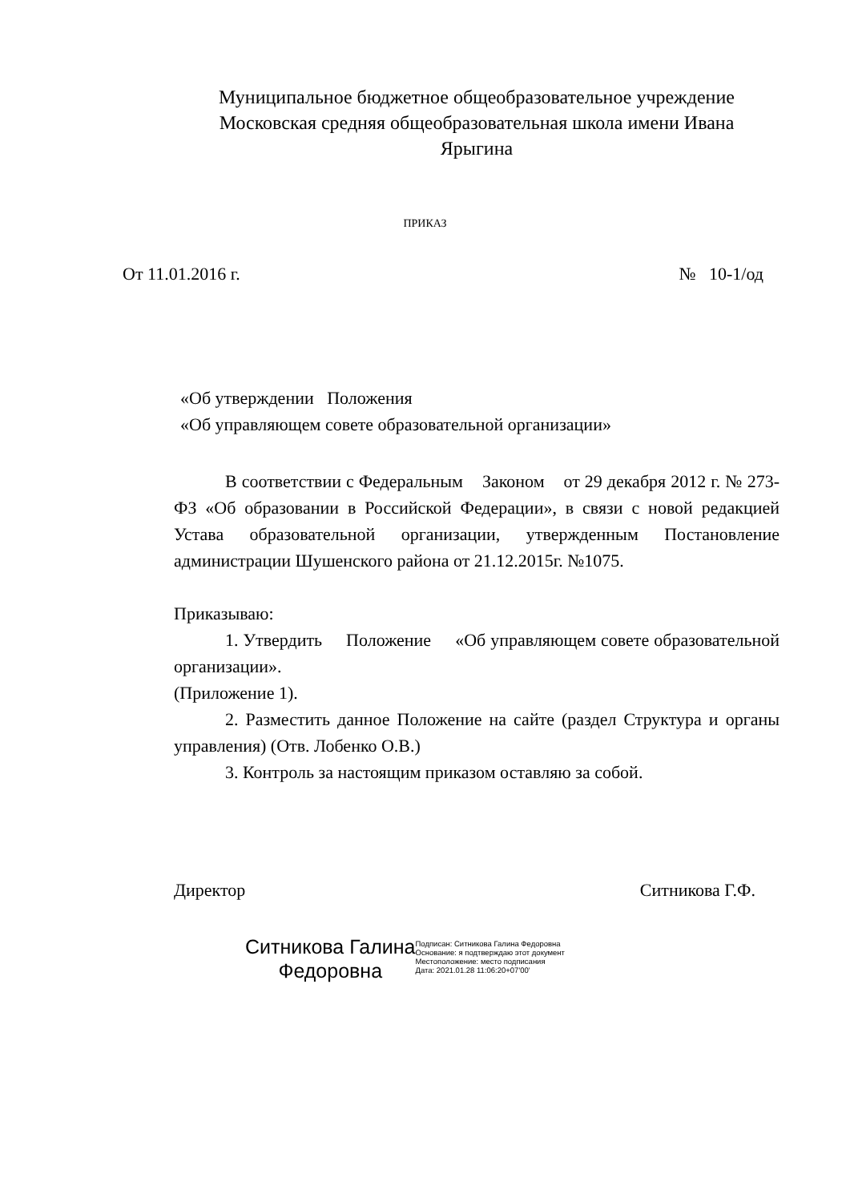Муниципальное бюджетное общеобразовательное учреждение
Московская средняя общеобразовательная школа имени Ивана
Ярыгина
ПРИКАЗ
От 11.01.2016 г. № 10-1/од
«Об утверждении Положения
«Об управляющем совете образовательной организации»
В соответствии с Федеральным Законом от 29 декабря 2012 г. № 273-ФЗ «Об образовании в Российской Федерации», в связи с новой редакцией Устава образовательной организации, утвержденным Постановление администрации Шушенского района от 21.12.2015г. №1075.
Приказываю:
1. Утвердить Положение «Об управляющем совете образовательной организации».
(Приложение 1).
2. Разместить данное Положение на сайте (раздел Структура и органы управления) (Отв. Лобенко О.В.)
3. Контроль за настоящим приказом оставляю за собой.
Директор Ситникова Г.Ф.
Ситникова Галина
Федоровна
Подписан: Ситникова Галина Федоровна
Основание: я подтверждаю этот документ
Местоположение: место подписания
Дата: 2021.01.28 11:06:20+07'00'